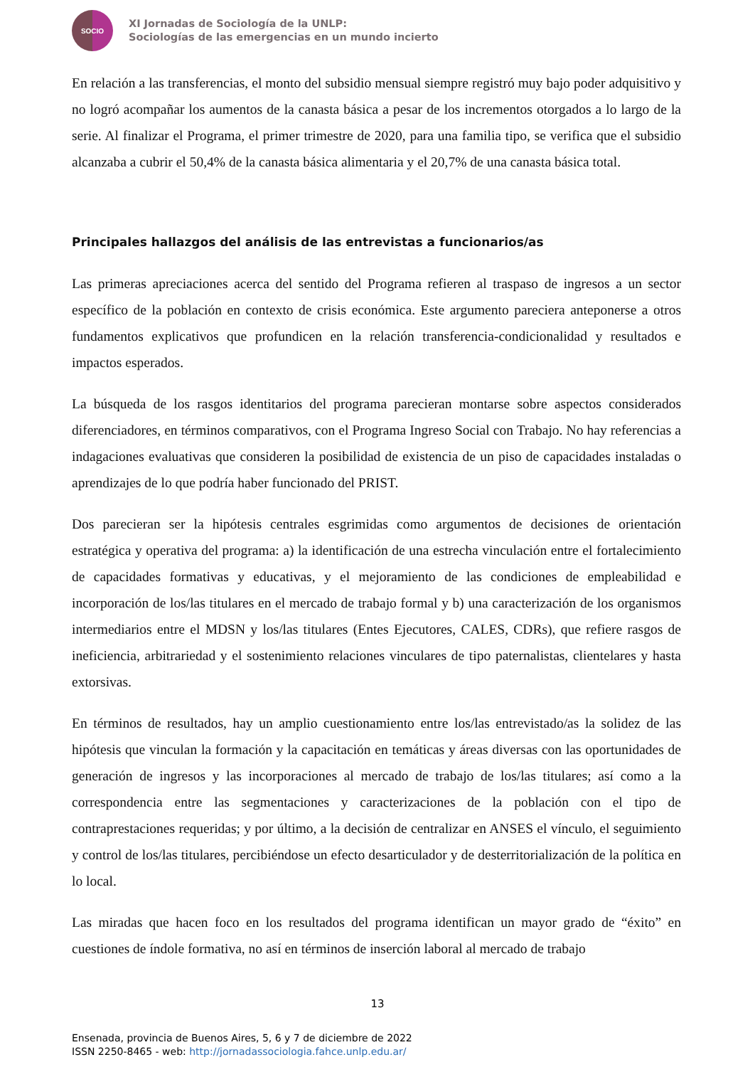SOCIO
XI Jornadas de Sociología de la UNLP:
Sociologías de las emergencias en un mundo incierto
En relación a las transferencias, el monto del subsidio mensual siempre registró muy bajo poder adquisitivo y no logró acompañar los aumentos de la canasta básica a pesar de los incrementos otorgados a lo largo de la serie. Al finalizar el Programa, el primer trimestre de 2020, para una familia tipo, se verifica que el subsidio alcanzaba a cubrir el 50,4% de la canasta básica alimentaria y el 20,7% de una canasta básica total.
Principales hallazgos del análisis de las entrevistas a funcionarios/as
Las primeras apreciaciones acerca del sentido del Programa refieren al traspaso de ingresos a un sector específico de la población en contexto de crisis económica. Este argumento pareciera anteponerse a otros fundamentos explicativos que profundicen en la relación transferencia-condicionalidad y resultados e impactos esperados.
La búsqueda de los rasgos identitarios del programa parecieran montarse sobre aspectos considerados diferenciadores, en términos comparativos, con el Programa Ingreso Social con Trabajo. No hay referencias a indagaciones evaluativas que consideren la posibilidad de existencia de un piso de capacidades instaladas o aprendizajes de lo que podría haber funcionado del PRIST.
Dos parecieran ser la hipótesis centrales esgrimidas como argumentos de decisiones de orientación estratégica y operativa del programa: a) la identificación de una estrecha vinculación entre el fortalecimiento de capacidades formativas y educativas, y el mejoramiento de las condiciones de empleabilidad e incorporación de los/las titulares en el mercado de trabajo formal y b) una caracterización de los organismos intermediarios entre el MDSN y los/las titulares (Entes Ejecutores, CALES, CDRs), que refiere rasgos de ineficiencia, arbitrariedad y el sostenimiento relaciones vinculares de tipo paternalistas, clientelares y hasta extorsivas.
En términos de resultados, hay un amplio cuestionamiento entre los/las entrevistado/as la solidez de las hipótesis que vinculan la formación y la capacitación en temáticas y áreas diversas con las oportunidades de generación de ingresos y las incorporaciones al mercado de trabajo de los/las titulares; así como a la correspondencia entre las segmentaciones y caracterizaciones de la población con el tipo de contraprestaciones requeridas; y por último, a la decisión de centralizar en ANSES el vínculo, el seguimiento y control de los/las titulares, percibiéndose un efecto desarticulador y de desterritorialización de la política en lo local.
Las miradas que hacen foco en los resultados del programa identifican un mayor grado de “éxito” en cuestiones de índole formativa, no así en términos de inserción laboral al mercado de trabajo
13
Ensenada, provincia de Buenos Aires, 5, 6 y 7 de diciembre de 2022
ISSN 2250-8465 - web: http://jornadassociologia.fahce.unlp.edu.ar/